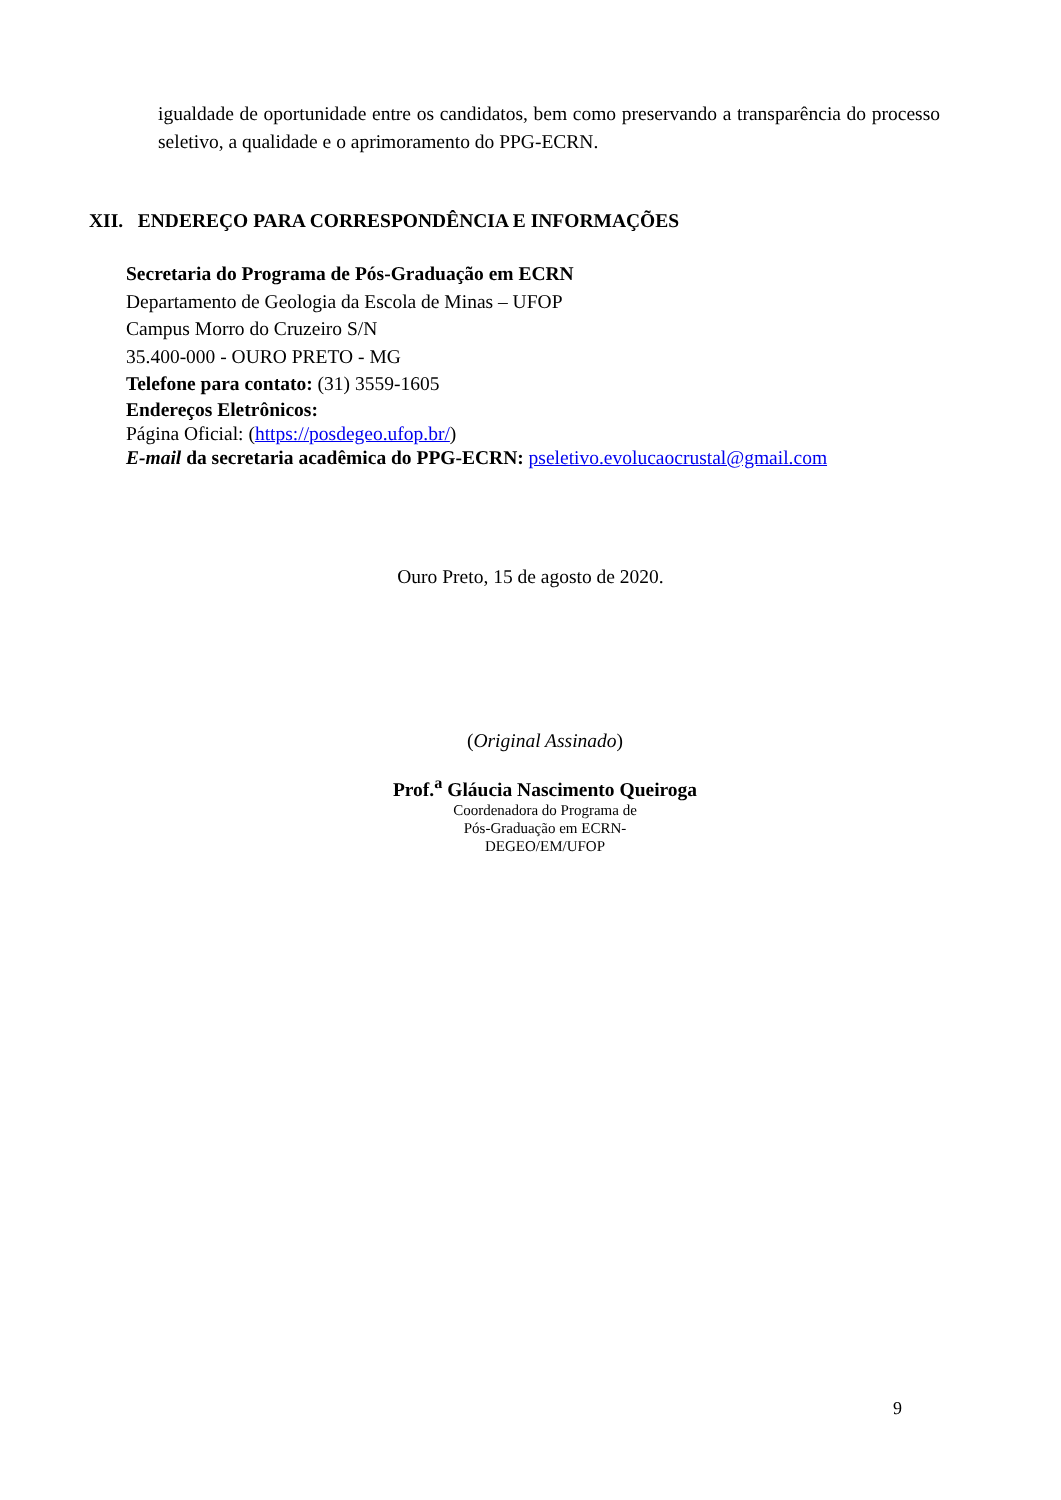igualdade de oportunidade entre os candidatos, bem como preservando a transparência do processo seletivo, a qualidade e o aprimoramento do PPG-ECRN.
XII. ENDEREÇO PARA CORRESPONDÊNCIA E INFORMAÇÕES
Secretaria do Programa de Pós-Graduação em ECRN
Departamento de Geologia da Escola de Minas – UFOP
Campus Morro do Cruzeiro S/N
35.400-000 - OURO PRETO - MG
Telefone para contato: (31) 3559-1605
Endereços Eletrônicos:
Página Oficial: (https://posdegeo.ufop.br/)
E-mail da secretaria acadêmica do PPG-ECRN: pseletivo.evolucaocrustal@gmail.com
Ouro Preto, 15 de agosto de 2020.
(Original Assinado)
Prof.<sup>a</sup> Gláucia Nascimento Queiroga
Coordenadora do Programa de
Pós-Graduação em ECRN-
DEGEO/EM/UFOP
9